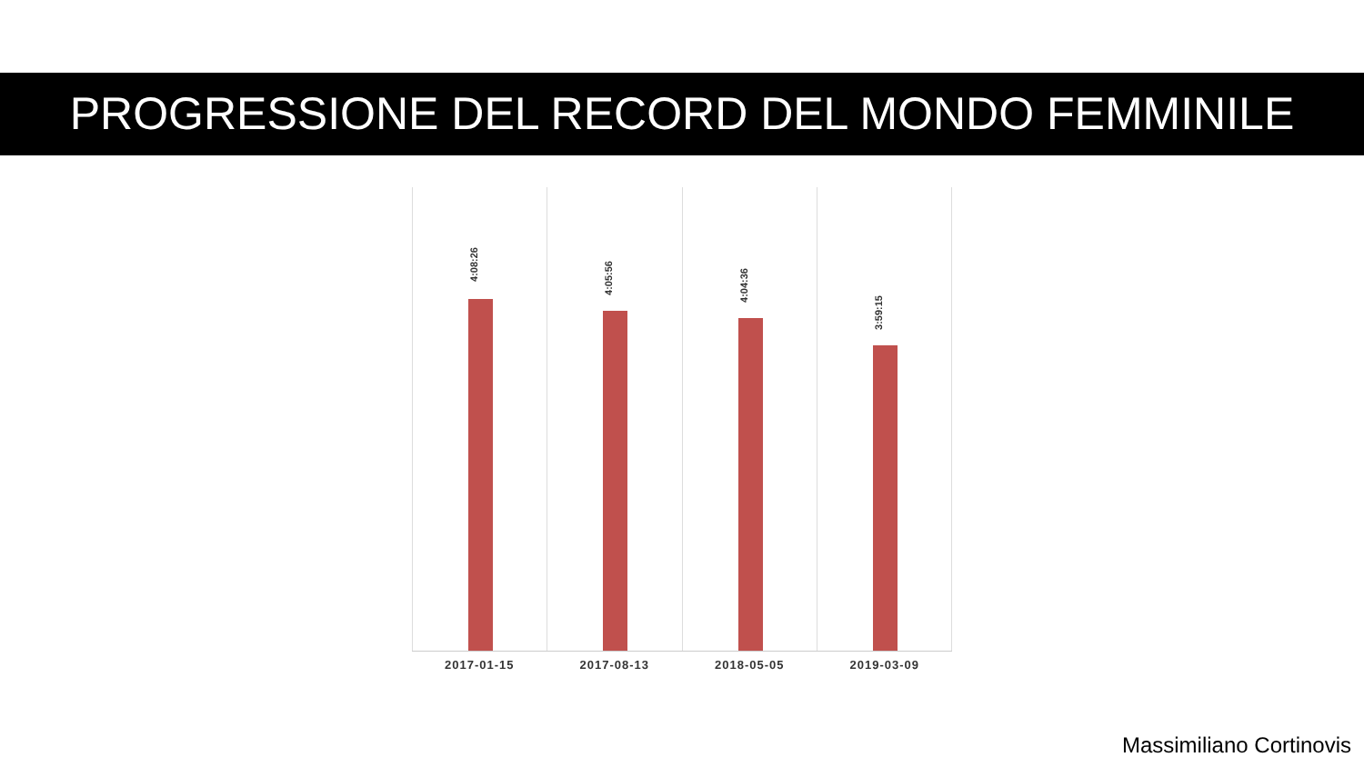PROGRESSIONE DEL RECORD DEL MONDO FEMMINILE
4:08:26
4:05:56
4:04:36
3:59:15
2017-01-15 2017-08-13 2018-05-05 2019-03-09
Massimiliano Cortinovis